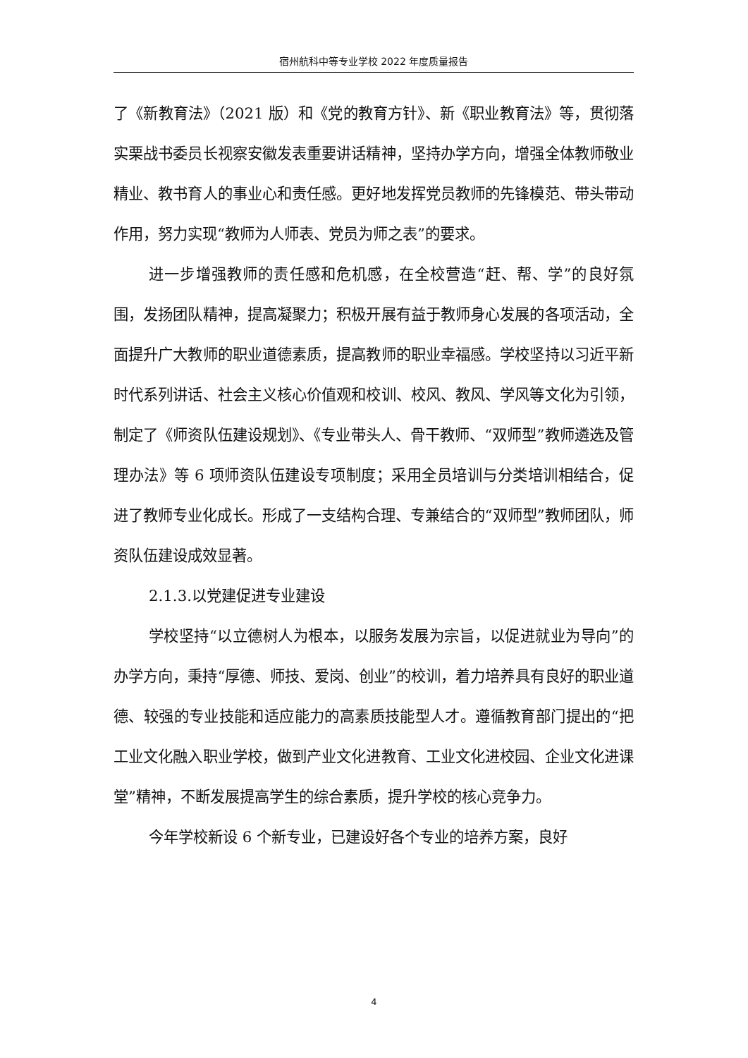宿州航科中等专业学校 2022 年度质量报告
了《新教育法》（2021 版）和《党的教育方针》、新《职业教育法》等，贯彻落实栗战书委员长视察安徽发表重要讲话精神，坚持办学方向，增强全体教师敬业精业、教书育人的事业心和责任感。更好地发挥党员教师的先锋模范、带头带动作用，努力实现“教师为人师表、党员为师之表”的要求。
进一步增强教师的责任感和危机感，在全校营造“赶、帮、学”的良好氛围，发扬团队精神，提高凝聚力；积极开展有益于教师身心发展的各项活动，全面提升广大教师的职业道德素质，提高教师的职业幸福感。学校坚持以习近平新时代系列讲话、社会主义核心价值观和校训、校风、教风、学风等文化为引领，制定了《师资队伍建设规划》、《专业带头人、骨干教师、“双师型”教师遴选及管理办法》等 6 项师资队伍建设专项制度；采用全员培训与分类培训相结合，促进了教师专业化成长。形成了一支结构合理、专兼结合的“双师型”教师团队，师资队伍建设成效显著。
2.1.3.以党建促进专业建设
学校坚持“以立德树人为根本，以服务发展为宗旨，以促进就业为导向”的办学方向，秉持“厚德、师技、爱岗、创业”的校训，着力培养具有良好的职业道德、较强的专业技能和适应能力的高素质技能型人才。遵循教育部门提出的“把工业文化融入职业学校，做到产业文化进教育、工业文化进校园、企业文化进课堂”精神，不断发展提高学生的综合素质，提升学校的核心竞争力。
今年学校新设 6 个新专业，已建设好各个专业的培养方案，良好
4